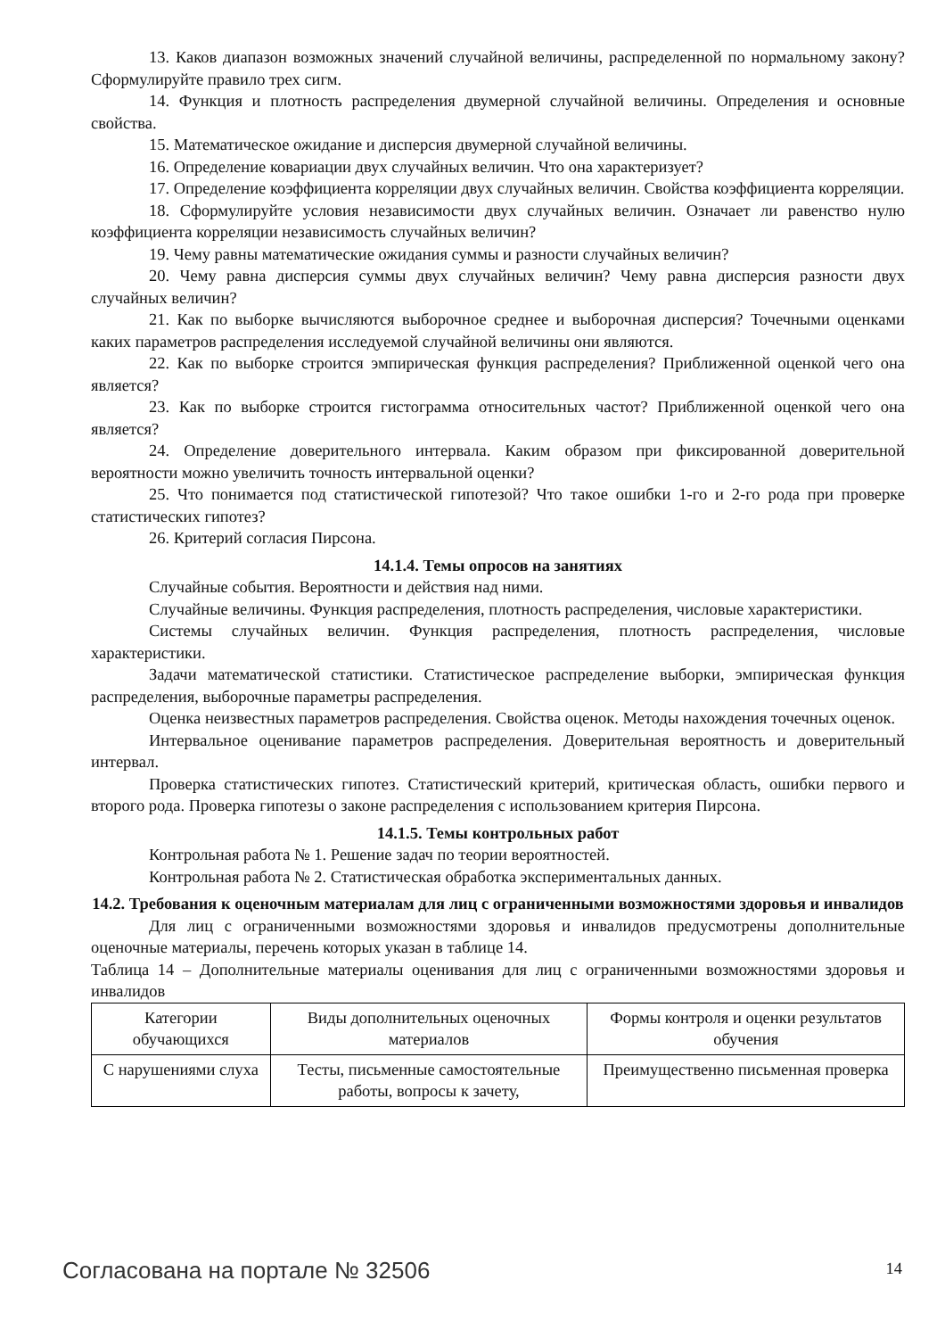13. Каков диапазон возможных значений случайной величины, распределенной по нормальному закону? Сформулируйте правило трех сигм.
14. Функция и плотность распределения двумерной случайной величины. Определения и основные свойства.
15. Математическое ожидание и дисперсия двумерной случайной величины.
16. Определение ковариации двух случайных величин. Что она характеризует?
17. Определение коэффициента корреляции двух случайных величин. Свойства коэффициента корреляции.
18. Сформулируйте условия независимости двух случайных величин. Означает ли равенство нулю коэффициента корреляции независимость случайных величин?
19. Чему равны математические ожидания суммы и разности случайных величин?
20. Чему равна дисперсия суммы двух случайных величин? Чему равна дисперсия разности двух случайных величин?
21. Как по выборке вычисляются выборочное среднее и выборочная дисперсия? Точечными оценками каких параметров распределения исследуемой случайной величины они являются.
22. Как по выборке строится эмпирическая функция распределения? Приближенной оценкой чего она является?
23. Как по выборке строится гистограмма относительных частот? Приближенной оценкой чего она является?
24. Определение доверительного интервала. Каким образом при фиксированной доверительной вероятности можно увеличить точность интервальной оценки?
25. Что понимается под статистической гипотезой? Что такое ошибки 1-го и 2-го рода при проверке статистических гипотез?
26. Критерий согласия Пирсона.
14.1.4. Темы опросов на занятиях
Случайные события. Вероятности и действия над ними.
Случайные величины. Функция распределения, плотность распределения, числовые характеристики.
Системы случайных величин. Функция распределения, плотность распределения, числовые характеристики.
Задачи математической статистики. Статистическое распределение выборки, эмпирическая функция распределения, выборочные параметры распределения.
Оценка неизвестных параметров распределения. Свойства оценок. Методы нахождения точечных оценок.
Интервальное оценивание параметров распределения. Доверительная вероятность и доверительный интервал.
Проверка статистических гипотез. Статистический критерий, критическая область, ошибки первого и второго рода. Проверка гипотезы о законе распределения с использованием критерия Пирсона.
14.1.5. Темы контрольных работ
Контрольная работа № 1. Решение задач по теории вероятностей.
Контрольная работа № 2. Статистическая обработка экспериментальных данных.
14.2. Требования к оценочным материалам для лиц с ограниченными возможностями здоровья и инвалидов
Для лиц с ограниченными возможностями здоровья и инвалидов предусмотрены дополнительные оценочные материалы, перечень которых указан в таблице 14.
Таблица 14 – Дополнительные материалы оценивания для лиц с ограниченными возможностями здоровья и инвалидов
| Категории обучающихся | Виды дополнительных оценочных материалов | Формы контроля и оценки результатов обучения |
| С нарушениями слуха | Тесты, письменные самостоятельные работы, вопросы к зачету, | Преимущественно письменная проверка |
Согласована на портале № 32506 14